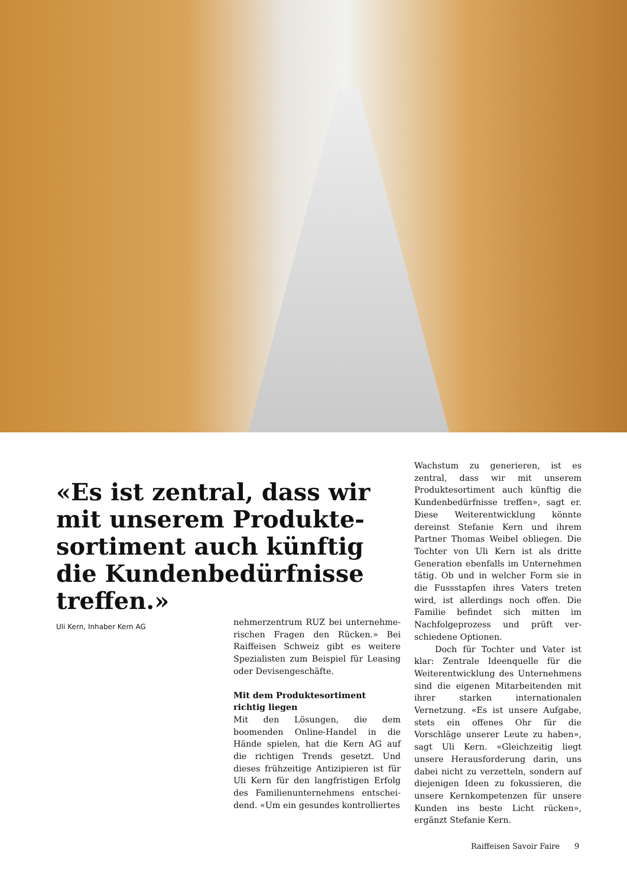«Es ist zentral, dass wir mit unserem Produkte­sortiment auch künftig die Kundenbedürfnisse treffen.»
Uli Kern, Inhaber Kern AG
nehmerzentrum RUZ bei unternehme­rischen Fragen den Rücken.» Bei Raiff­eisen Schweiz gibt es weitere Spezialisten zum Beispiel für Leasing oder Devisen­geschäfte.
Mit dem Produktesortiment richtig liegen
Mit den Lösungen, die dem boomenden Online-Handel in die Hände spielen, hat die Kern AG auf die richtigen Trends ge­setzt. Und dieses frühzeitige Antizipieren ist für Uli Kern für den langfristigen Erfolg des Familienunternehmens entschei­dend. «Um ein gesundes kontrolliertes
Wachstum zu generieren, ist es zentral, dass wir mit unserem Produktesortiment auch künftig die Kundenbedürfnisse tref­fen», sagt er. Diese Weiterentwicklung könnte dereinst Stefanie Kern und ihrem Partner Thomas Weibel obliegen. Die Tochter von Uli Kern ist als dritte Genera­tion ebenfalls im Unternehmen tätig. Ob und in welcher Form sie in die Fussstap­fen ihres Vaters treten wird, ist allerdings noch offen. Die Familie befindet sich mit­ten im Nachfolgeprozess und prüft ver­schiedene Optionen.
Doch für Tochter und Vater ist klar: Zentrale Ideenquelle für die Weiterent­wicklung des Unternehmens sind die ei­genen Mitarbeitenden mit ihrer starken internationalen Vernetzung. «Es ist unse­re Aufgabe, stets ein offenes Ohr für die Vorschläge unserer Leute zu haben», sagt Uli Kern. «Gleichzeitig liegt unsere Her­ausforderung darin, uns dabei nicht zu verzetteln, sondern auf diejenigen Ideen zu fokussieren, die unsere Kernkompe­tenzen für unsere Kunden ins beste Licht rücken», ergänzt Stefanie Kern.
Raiffeisen Savoir Faire 9